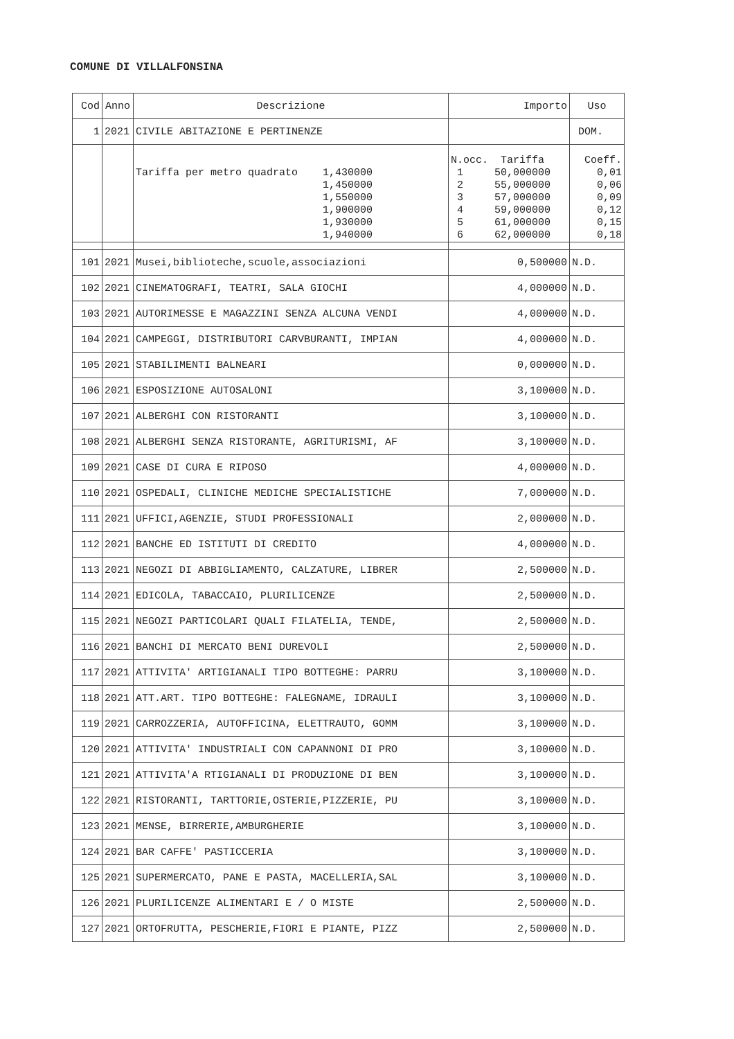COMUNE DI VILLALFONSINA
| Cod | Anno | Descrizione | Importo | Uso |
| --- | --- | --- | --- | --- |
| 1 | 2021 | CIVILE ABITAZIONE E PERTINENZE | | DOM. |
| | | | N.occ. Tariffa | Coeff. |
| | | Tariffa per metro quadrato 1,430000 | 1 50,000000 | 0,01 |
| | | 1,450000 | 2 55,000000 | 0,06 |
| | | 1,550000 | 3 57,000000 | 0,09 |
| | | 1,900000 | 4 59,000000 | 0,12 |
| | | 1,930000 | 5 61,000000 | 0,15 |
| | | 1,940000 | 6 62,000000 | 0,18 |
| 101 | 2021 | Musei,biblioteche,scuole,associazioni | 0,500000 | N.D. |
| 102 | 2021 | CINEMATOGRAFI, TEATRI, SALA GIOCHI | 4,000000 | N.D. |
| 103 | 2021 | AUTORIMESSE E MAGAZZINI SENZA ALCUNA VENDI | 4,000000 | N.D. |
| 104 | 2021 | CAMPEGGI, DISTRIBUTORI CARVBURANTI, IMPIAN | 4,000000 | N.D. |
| 105 | 2021 | STABILIMENTI BALNEARI | 0,000000 | N.D. |
| 106 | 2021 | ESPOSIZIONE AUTOSALONI | 3,100000 | N.D. |
| 107 | 2021 | ALBERGHI CON RISTORANTI | 3,100000 | N.D. |
| 108 | 2021 | ALBERGHI SENZA RISTORANTE, AGRITURISMI, AF | 3,100000 | N.D. |
| 109 | 2021 | CASE DI CURA E RIPOSO | 4,000000 | N.D. |
| 110 | 2021 | OSPEDALI, CLINICHE MEDICHE SPECIALISTICHE | 7,000000 | N.D. |
| 111 | 2021 | UFFICI,AGENZIE, STUDI PROFESSIONALI | 2,000000 | N.D. |
| 112 | 2021 | BANCHE ED ISTITUTI DI CREDITO | 4,000000 | N.D. |
| 113 | 2021 | NEGOZI DI ABBIGLIAMENTO, CALZATURE, LIBRER | 2,500000 | N.D. |
| 114 | 2021 | EDICOLA, TABACCAIO, PLURILICENZE | 2,500000 | N.D. |
| 115 | 2021 | NEGOZI PARTICOLARI QUALI FILATELIA, TENDE, | 2,500000 | N.D. |
| 116 | 2021 | BANCHI DI MERCATO BENI DUREVOLI | 2,500000 | N.D. |
| 117 | 2021 | ATTIVITA' ARTIGIANALI TIPO BOTTEGHE: PARRU | 3,100000 | N.D. |
| 118 | 2021 | ATT.ART. TIPO BOTTEGHE: FALEGNAME, IDRAULI | 3,100000 | N.D. |
| 119 | 2021 | CARROZZERIA, AUTOFFICINA, ELETTRAUTO, GOMM | 3,100000 | N.D. |
| 120 | 2021 | ATTIVITA' INDUSTRIALI CON CAPANNONI DI PRO | 3,100000 | N.D. |
| 121 | 2021 | ATTIVITA'A RTIGIANALI DI PRODUZIONE DI BEN | 3,100000 | N.D. |
| 122 | 2021 | RISTORANTI, TARTTORIE,OSTERIE,PIZZERIE, PU | 3,100000 | N.D. |
| 123 | 2021 | MENSE, BIRRERIE,AMBURGHERIE | 3,100000 | N.D. |
| 124 | 2021 | BAR CAFFE' PASTICCERIA | 3,100000 | N.D. |
| 125 | 2021 | SUPERMERCATO, PANE E PASTA, MACELLERIA,SAL | 3,100000 | N.D. |
| 126 | 2021 | PLURILICENZE ALIMENTARI E / O MISTE | 2,500000 | N.D. |
| 127 | 2021 | ORTOFRUTTA, PESCHERIE,FIORI E PIANTE, PIZZ | 2,500000 | N.D. |